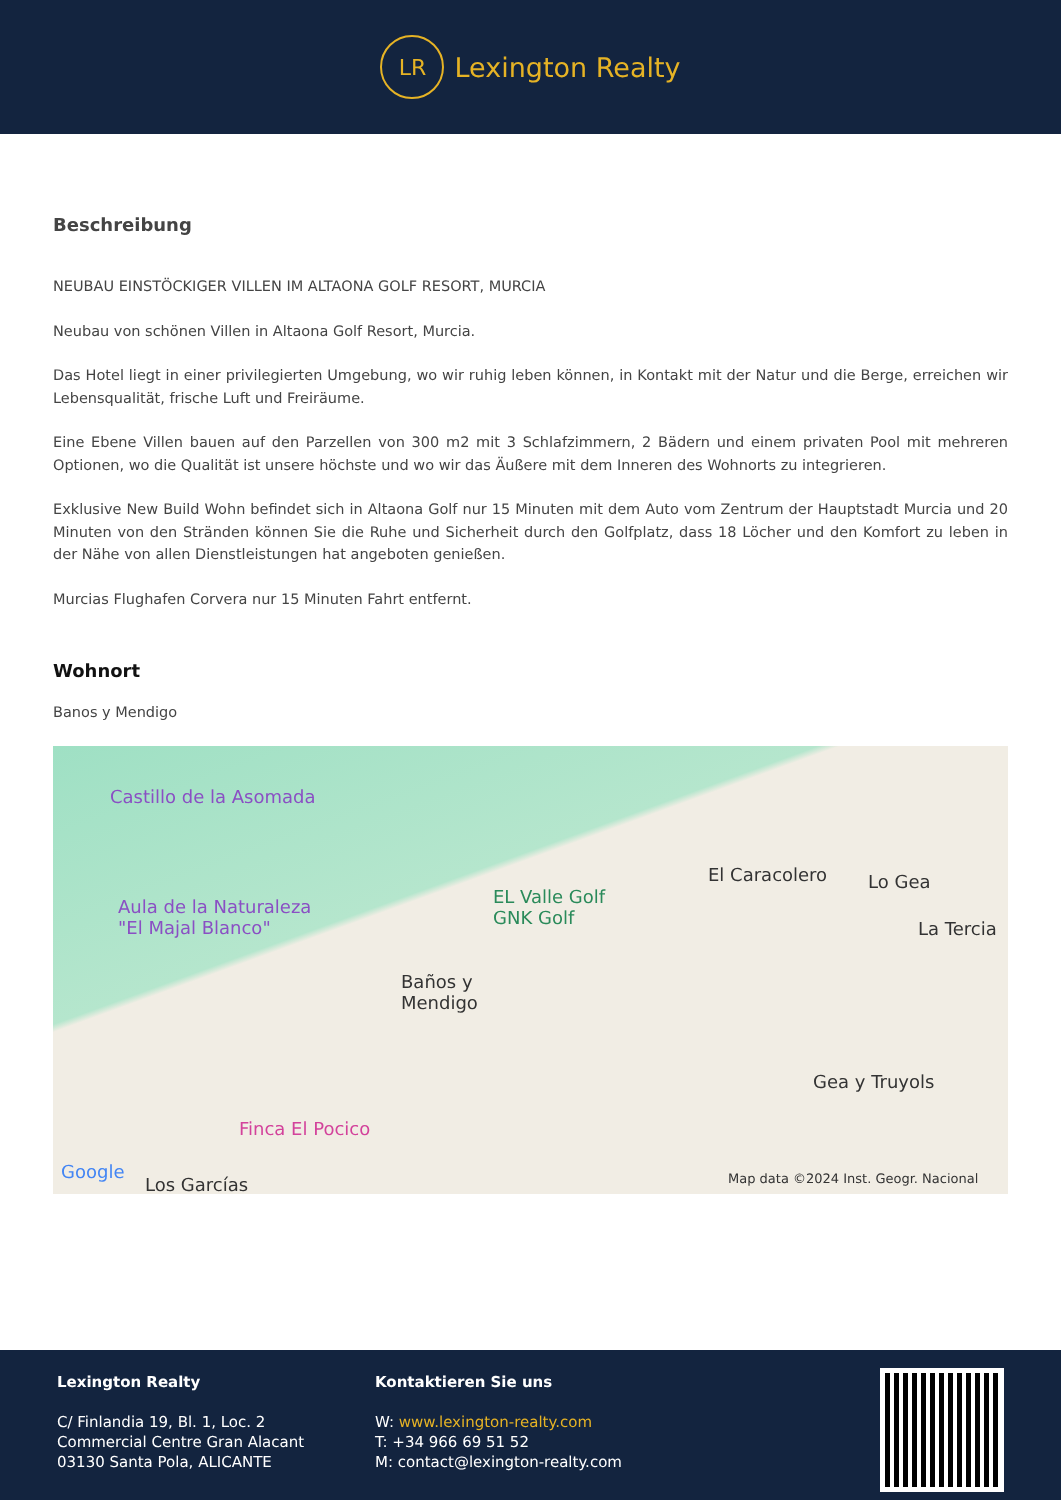LR
Lexington Realty
Beschreibung
NEUBAU EINSTÖCKIGER VILLEN IM ALTAONA GOLF RESORT, MURCIA
Neubau von schönen Villen in Altaona Golf Resort, Murcia.
Das Hotel liegt in einer privilegierten Umgebung, wo wir ruhig leben können, in Kontakt mit der Natur und die Berge, erreichen wir Lebensqualität, frische Luft und Freiräume.
Eine Ebene Villen bauen auf den Parzellen von 300 m2 mit 3 Schlafzimmern, 2 Bädern und einem privaten Pool mit mehreren Optionen, wo die Qualität ist unsere höchste und wo wir das Äußere mit dem Inneren des Wohnorts zu integrieren.
Exklusive New Build Wohn befindet sich in Altaona Golf nur 15 Minuten mit dem Auto vom Zentrum der Hauptstadt Murcia und 20 Minuten von den Stränden können Sie die Ruhe und Sicherheit durch den Golfplatz, dass 18 Löcher und den Komfort zu leben in der Nähe von allen Dienstleistungen hat angeboten genießen.
Murcias Flughafen Corvera nur 15 Minuten Fahrt entfernt.
Wohnort
Banos y Mendigo
Castillo de la Asomada
Aula de la Naturaleza
"El Majal Blanco"
EL Valle Golf
GNK Golf
El Caracolero Lo Gea
La Tercia
Baños y
Mendigo
Gea y Truyols
Finca El Pocico
Google
Los Garcías Map data ©2024 Inst. Geogr. Nacional
Lexington Realty
C/ Finlandia 19, Bl. 1, Loc. 2
Commercial Centre Gran Alacant
03130 Santa Pola, ALICANTE
Kontaktieren Sie uns
W: www.lexington-realty.com
T: +34 966 69 51 52
M: contact@lexington-realty.com